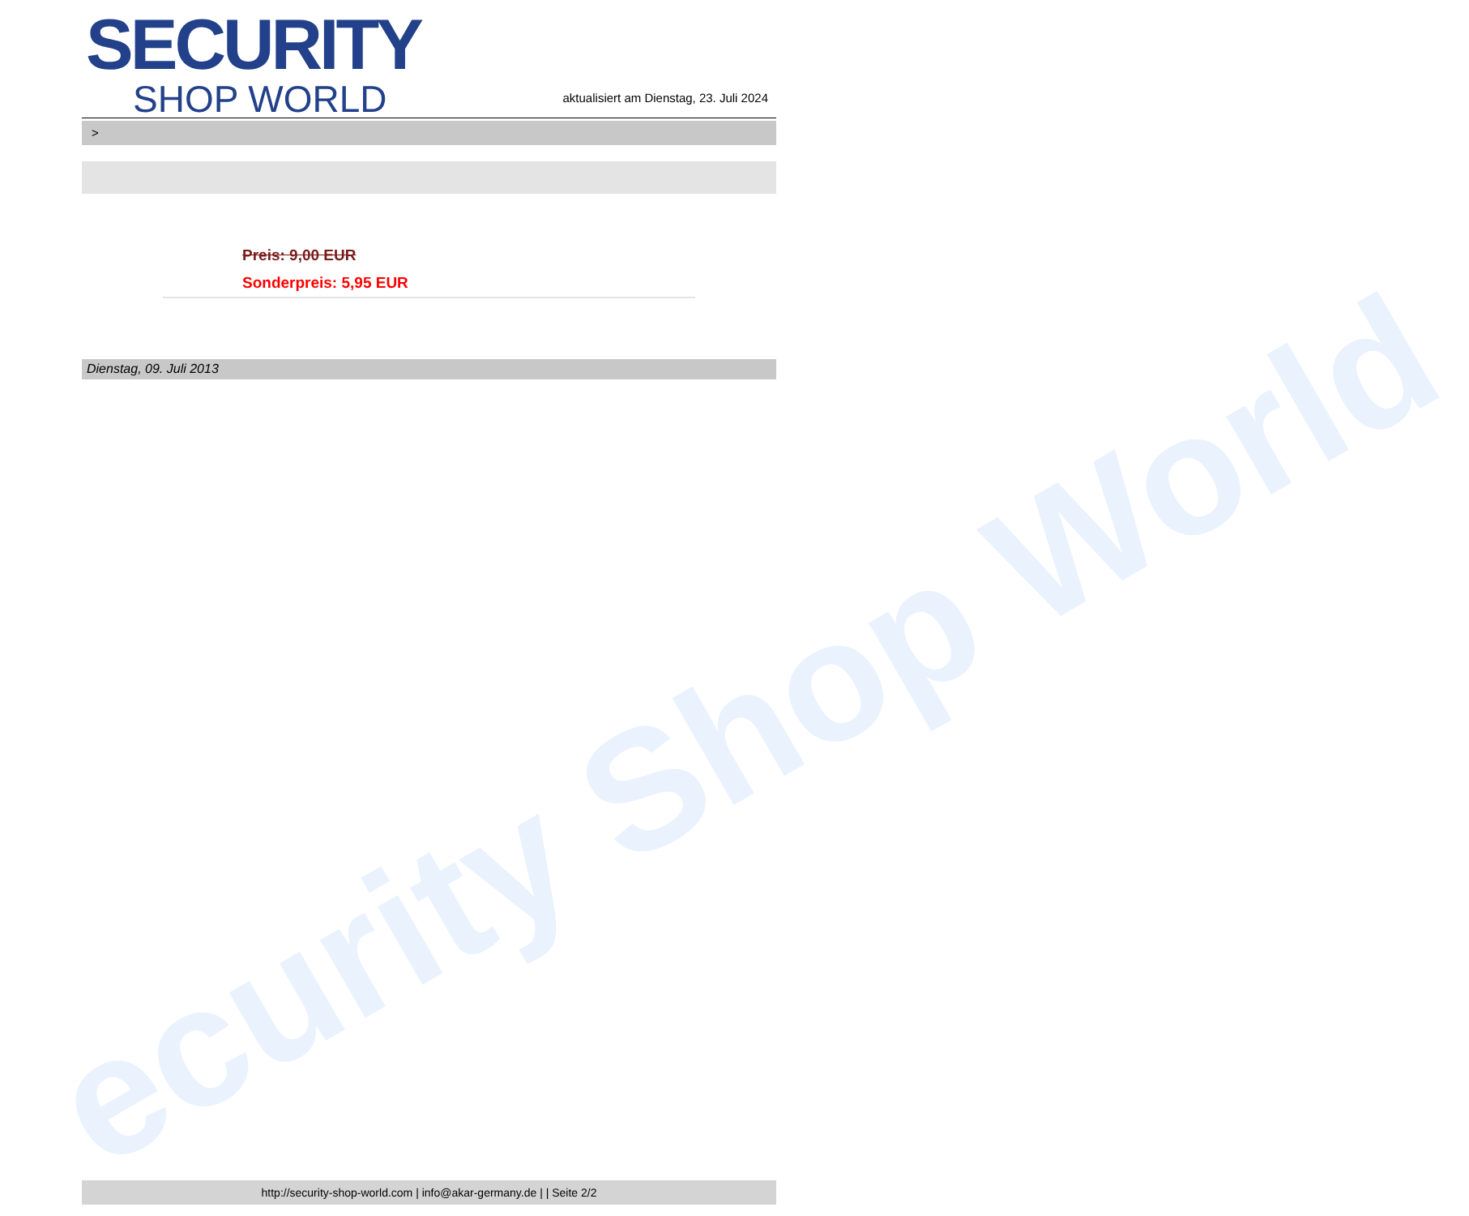ecurity Shop World
SECURITY
SHOP WORLD
aktualisiert am Dienstag, 23. Juli 2024
>
Preis: 9,00 EUR
Sonderpreis: 5,95 EUR
Dienstag, 09. Juli 2013
http://security-shop-world.com | info@akar-germany.de | | Seite 2/2